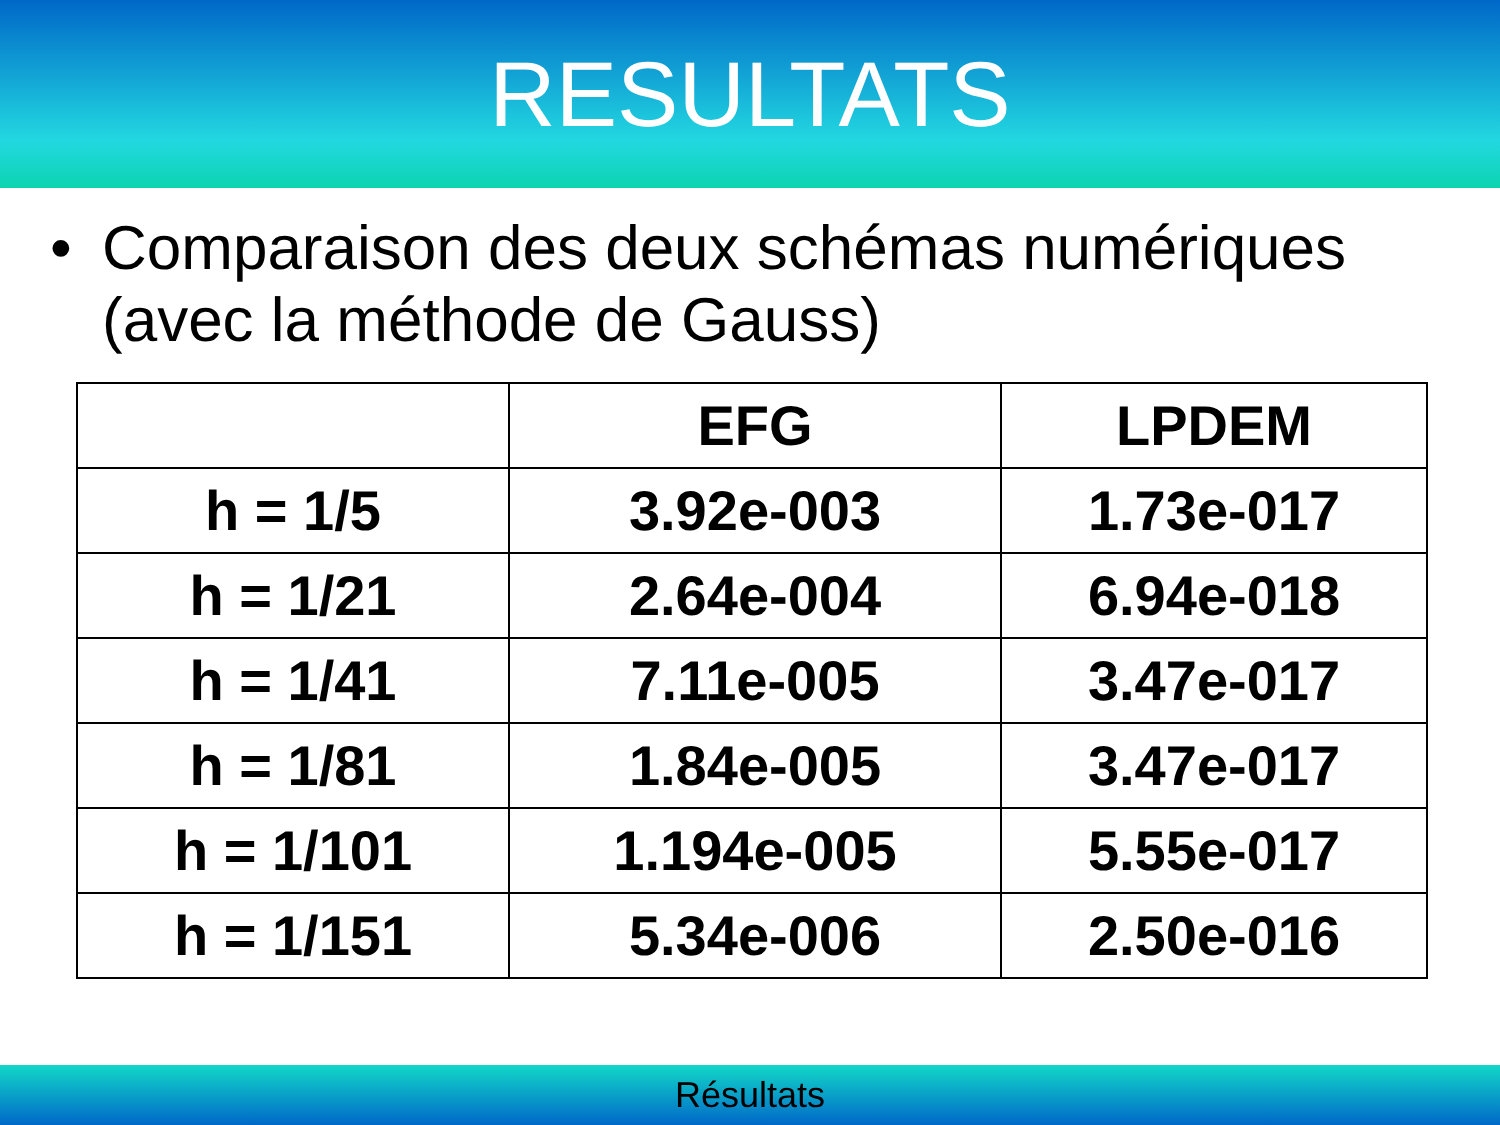RESULTATS
• Comparaison des deux schémas numériques (avec la méthode de Gauss)
| | EFG | LPDEM |
| --- | --- | --- |
| h = 1/5 | 3.92e-003 | 1.73e-017 |
| h = 1/21 | 2.64e-004 | 6.94e-018 |
| h = 1/41 | 7.11e-005 | 3.47e-017 |
| h = 1/81 | 1.84e-005 | 3.47e-017 |
| h = 1/101 | 1.194e-005 | 5.55e-017 |
| h = 1/151 | 5.34e-006 | 2.50e-016 |
Résultats